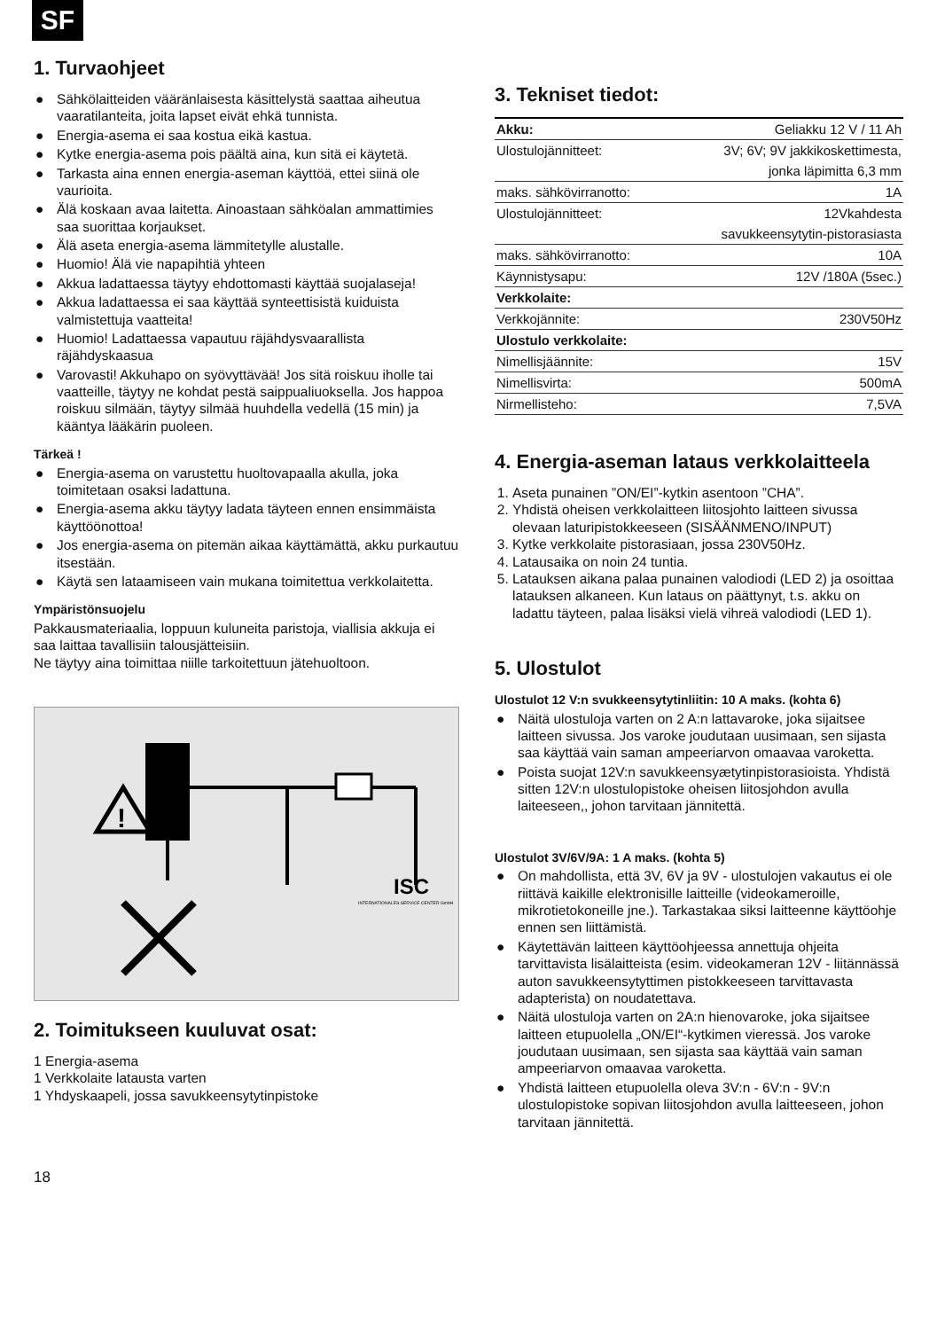SF
1. Turvaohjeet
● Sähkölaitteiden vääränlaisesta käsittelystä saattaa aiheutua vaaratilanteita, joita lapset eivät ehkä tunnista.
● Energia-asema ei saa kostua eikä kastua.
● Kytke energia-asema pois päältä aina, kun sitä ei käytetä.
● Tarkasta aina ennen energia-aseman käyttöä, ettei siinä ole vaurioita.
● Älä koskaan avaa laitetta. Ainoastaan sähköalan ammattimies saa suorittaa korjaukset.
● Älä aseta energia-asema lämmitetylle alustalle.
● Huomio! Älä vie napapihtiä yhteen
● Akkua ladattaessa täytyy ehdottomasti käyttää suojalaseja!
● Akkua ladattaessa ei saa käyttää synteettisistä kuiduista valmistettuja vaatteita!
● Huomio! Ladattaessa vapautuu räjähdysvaarallista räjähdyskaasua
● Varovasti! Akkuhapo on syövyttävää! Jos sitä roiskuu iholle tai vaatteille, täytyy ne kohdat pestä saippualiuoksella. Jos happoa roiskuu silmään, täytyy silmää huuhdella vedellä (15 min) ja kääntya lääkärin puoleen.
Tärkeä !
● Energia-asema on varustettu huoltovapaalla akulla, joka toimitetaan osaksi ladattuna.
● Energia-asema akku täytyy ladata täyteen ennen ensimmäista käyttöönottoa!
● Jos energia-asema on pitemän aikaa käyttämättä, akku purkautuu itsestään.
● Käytä sen lataamiseen vain mukana toimitettua verkkolaitetta.
Ympäristönsuojelu
Pakkausmateriaalia, loppuun kuluneita paristoja, viallisia akkuja ei saa laittaa tavallisiin talousjätteisiin.
Ne täytyy aina toimittaa niille tarkoitettuun jätehuoltoon.
!
ISC
INTERNATIONALES SERVICE CENTER GmbH
2. Toimitukseen kuuluvat osat:
1 Energia-asema
1 Verkkolaite latausta varten
1 Yhdyskaapeli, jossa savukkeensytytinpistoke
3. Tekniset tiedot:
| Akku: | Geliakku 12 V / 11 Ah |
| Ulostulojännitteet: | 3V; 6V; 9V jakkikoskettimesta, |
| | jonka läpimitta 6,3 mm |
| maks. sähkövirranotto: | 1A |
| Ulostulojännitteet: | 12Vkahdesta |
| | savukkeensytytin-pistorasiasta |
| maks. sähkövirranotto: | 10A |
| Käynnistysapu: | 12V /180A (5sec.) |
| Verkkolaite: | |
| Verkkojännite: | 230V50Hz |
| Ulostulo verkkolaite: | |
| Nimellisjäännite: | 15V |
| Nimellisvirta: | 500mA |
| Nirmellisteho: | 7,5VA |
4. Energia-aseman lataus verkkolaitteela
1. Aseta punainen ”ON/EI”-kytkin asentoon ”CHA”.
2. Yhdistä oheisen verkkolaitteen liitosjohto laitteen sivussa olevaan laturipistokkeeseen (SISÄÄNMENO/INPUT)
3. Kytke verkkolaite pistorasiaan, jossa 230V50Hz.
4. Latausaika on noin 24 tuntia.
5. Latauksen aikana palaa punainen valodiodi (LED 2) ja osoittaa latauksen alkaneen. Kun lataus on päättynyt, t.s. akku on ladattu täyteen, palaa lisäksi vielä vihreä valodiodi (LED 1).
5. Ulostulot
Ulostulot 12 V:n svukkeensytytinliitin: 10 A maks. (kohta 6)
● Näitä ulostuloja varten on 2 A:n lattavaroke, joka sijaitsee laitteen sivussa. Jos varoke joudutaan uusimaan, sen sijasta saa käyttää vain saman ampeeriarvon omaavaa varoketta.
● Poista suojat 12V:n savukkeensyætytinpistorasioista. Yhdistä sitten 12V:n ulostulopistoke oheisen liitosjohdon avulla laiteeseen,, johon tarvitaan jännitettä.
Ulostulot 3V/6V/9A: 1 A maks. (kohta 5)
● On mahdollista, että 3V, 6V ja 9V - ulostulojen vakautus ei ole riittävä kaikille elektronisille laitteille (videokameroille, mikrotietokoneille jne.). Tarkastakaa siksi laitteenne käyttöohje ennen sen liittämistä.
● Käytettävän laitteen käyttöohjeessa annettuja ohjeita tarvittavista lisälaitteista (esim. videokameran 12V - liitännässä auton savukkeensytyttimen pistokkeeseen tarvittavasta adapterista) on noudatettava.
● Näitä ulostuloja varten on 2A:n hienovaroke, joka sijaitsee laitteen etupuolella „ON/EI“-kytkimen vieressä. Jos varoke joudutaan uusimaan, sen sijasta saa käyttää vain saman ampeeriarvon omaavaa varoketta.
● Yhdistä laitteen etupuolella oleva 3V:n - 6V:n - 9V:n ulostulopistoke sopivan liitosjohdon avulla laitteeseen, johon tarvitaan jännitettä.
18